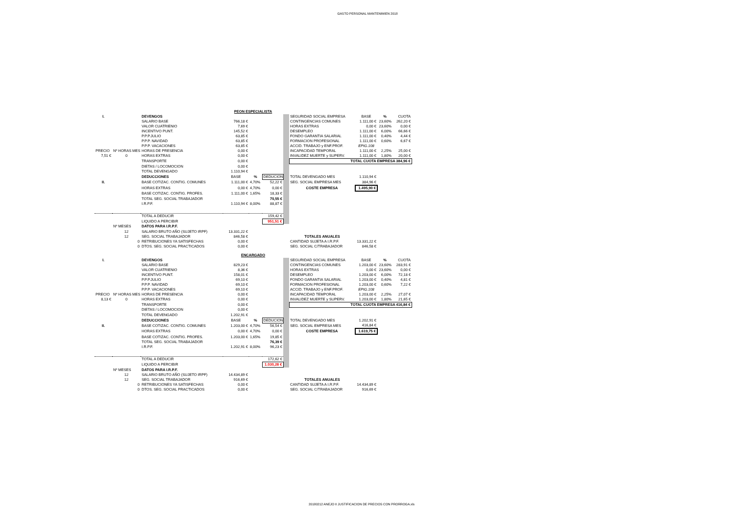GASTO PERSONAL MANTENIMIEN 2018
| PEON ESPECIALISTA | | | | | | | | | | |
| I. | | DEVENGOS | | | | | SEGURIDAD SOCIAL EMPRESA | BASE | % | CUOTA |
| | | SALARIO BASE | 766,18 € | | | | CONTINGENCIAS COMUNES | 1.111,00 € | 23,60% | 262,20 € |
| | | VALOR CUATRIENIO | 7,69 € | | | | HORAS EXTRAS | 0,00 € | 23,60% | 0,00 € |
| | | INCENTIVO PUNT. | 145,52 € | | | | DESEMPLEO | 1.111,00 € | 6,00% | 66,66 € |
| | | P.P.P.JULIO | 63,85 € | | | | FONDO GARANTIA SALARIAL | 1.111,00 € | 0,40% | 4,44 € |
| | | P.P.P. NAVIDAD | 63,85 € | | | | FORMACION PROFESIONAL | 1.111,00 € | 0,60% | 6,67 € |
| | | P.P.P. VACACIONES | 63,85 € | | | | ACCID. TRABAJO y ENF.PROF. | EPIG.108 | | |
| PRECIO | Nº HORAS MES | HORAS DE PRESENCIA | 0,00 € | | | | INCAPACIDAD TEMPORAL | 1.111,00 € | 2,25% | 25,00 € |
| 7,51 € | 0 | HORAS EXTRAS | 0,00 € | | | | INVALIDEZ MUERTE y SUPERV. | 1.111,00 € | 1,80% | 20,00 € |
| | | TRANSPORTE | 0,00 € | | | | TOTAL CUOTA EMPRESA 384,96 € | | | |
| | | DIETAS / LOCOMOCION | 0,00 € | | | | | | | |
| | | TOTAL DEVENGADO | 1.110,94 € | | | | | | | |
| | | DEDUCCIONES | BASE | % | DEDUCION | | TOTAL DEVENGADO MES | 1.110,94 € | | |
| II. | | BASE COTIZAC. CONTIG. COMUNES | 1.111,00 € | 4,70% | 52,22 € | | SEG. SOCIAL EMPRESA MES | 384,96 € | | |
| | | HORAS EXTRAS | 0,00 € | 4,70% | 0,00 € | | COSTE EMPRESA | 1.495,90 € | | |
| | | BASE COTIZAC. CONTIG. PROFES. | 1.111,00 € | 1,65% | 18,33 € | | | | | |
| | | TOTAL SEG. SOCIAL TRABAJADOR | | | 70,55 € | | | | | |
| | | I.R.P.F. | 1.110,94 € | 8,00% | 88,87 € | | | | | |
| | | TOTAL A DEDUCIR | | | 159,42 € | | | | | |
| | | LIQUIDO A PERCIBIR | | | 951,51 € | | | | | |
| | Nº MESES | DATOS PARA I.R.P.F. | | | | | | | | |
| | 12 | SALARIO BRUTO AÑO (SUJETO IRPF) | 13.331,22 € | | | | | | | |
| | 12 | SEG. SOCIAL TRABAJADOR | 846,58 € | | | | TOTALES ANUALES | | | |
| | 0 | RETRIBUCIONES YA SATISFECHAS | 0,00 € | | | | CANTIDAD SUJETA A I.R.P.F. | 13.331,22 € | | |
| | 0 | DTOS. SEG. SOCIAL PRACTICADOS | 0,00 € | | | | SEG. SOCIAL C/TRABAJADOR | 846,58 € | | |
| ENCARGADO | | | | | | | | | | |
| I. | | DEVENGOS | | | | | SEGURIDAD SOCIAL EMPRESA | BASE | % | CUOTA |
| | | SALARIO BASE | 829,23 € | | | | CONTINGENCIAS COMUNES | 1.203,00 € | 23,60% | 283,91 € |
| | | VALOR CUATRIENIO | 8,36 € | | | | HORAS EXTRAS | 0,00 € | 23,60% | 0,00 € |
| | | INCENTIVO PUNT. | 158,01 € | | | | DESEMPLEO | 1.203,00 € | 6,00% | 72,18 € |
| | | P.P.P.JULIO | 69,10 € | | | | FONDO GARANTIA SALARIAL | 1.203,00 € | 0,40% | 4,81 € |
| | | P.P.P. NAVIDAD | 69,10 € | | | | FORMACION PROFESIONAL | 1.203,00 € | 0,60% | 7,22 € |
| | | P.P.P. VACACIONES | 69,10 € | | | | ACCID. TRABAJO y ENF.PROF. | EPIG.108 | | |
| PRECIO | Nº HORAS MES | HORAS DE PRESENCIA | 0,00 € | | | | INCAPACIDAD TEMPORAL | 1.203,00 € | 2,25% | 27,07 € |
| 8,13 € | 0 | HORAS EXTRAS | 0,00 € | | | | INVALIDEZ MUERTE y SUPERV. | 1.203,00 € | 1,80% | 21,65 € |
| | | TRANSPORTE | 0,00 € | | | | TOTAL CUOTA EMPRESA 416,84 € | | | |
| | | DIETAS / LOCOMOCION | 0,00 € | | | | | | | |
| | | TOTAL DEVENGADO | 1.202,91 € | | | | | | | |
| | | DEDUCCIONES | BASE | % | DEDUCION | | TOTAL DEVENGADO MES | 1.202,91 € | | |
| II. | | BASE COTIZAC. CONTIG. COMUNES | 1.203,00 € | 4,70% | 56,54 € | | SEG. SOCIAL EMPRESA MES | 416,84 € | | |
| | | HORAS EXTRAS | 0,00 € | 4,70% | 0,00 € | | COSTE EMPRESA | 1.619,75 € | | |
| | | BASE COTIZAC. CONTIG. PROFES. | 1.203,00 € | 1,65% | 19,85 € | | | | | |
| | | TOTAL SEG. SOCIAL TRABAJADOR | | | 76,39 € | | | | | |
| | | I.R.P.F. | 1.202,91 € | 8,00% | 96,23 € | | | | | |
| | | TOTAL A DEDUCIR | | | 172,62 € | | | | | |
| | | LIQUIDO A PERCIBIR | | | 1.030,28 € | | | | | |
| | Nº MESES | DATOS PARA I.R.P.F. | | | | | | | | |
| | 12 | SALARIO BRUTO AÑO (SUJETO IRPF) | 14.434,89 € | | | | | | | |
| | 12 | SEG. SOCIAL TRABAJADOR | 916,69 € | | | | TOTALES ANUALES | | | |
| | 0 | RETRIBUCIONES YA SATISFECHAS | 0,00 € | | | | CANTIDAD SUJETA A I.R.P.F. | 14.434,89 € | | |
| | 0 | DTOS. SEG. SOCIAL PRACTICADOS | 0,00 € | | | | SEG. SOCIAL C/TRABAJADOR | 916,69 € | | |
20180212 ANEJO II JUSTIFICACION DE PRECIOS CON PRORROGA.xls